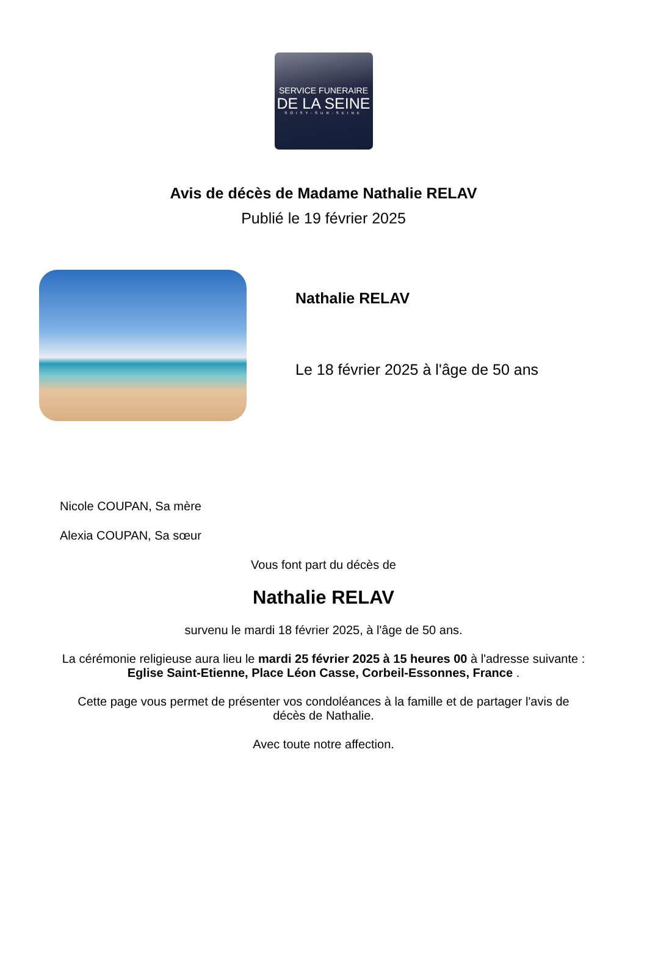SERVICE FUNERAIRE
DE LA SEINE
SOISY-SUR-SEINE
Avis de décès de Madame Nathalie RELAV
Publié le 19 février 2025
Nathalie RELAV
Le 18 février 2025 à l'âge de 50 ans
Nicole COUPAN, Sa mère
Alexia COUPAN, Sa sœur
Vous font part du décès de
Nathalie RELAV
survenu le mardi 18 février 2025, à l'âge de 50 ans.
La cérémonie religieuse aura lieu le mardi 25 février 2025 à 15 heures 00 à l'adresse suivante :
Eglise Saint-Etienne, Place Léon Casse, Corbeil-Essonnes, France .
Cette page vous permet de présenter vos condoléances à la famille et de partager l'avis de décès de Nathalie.
Avec toute notre affection.